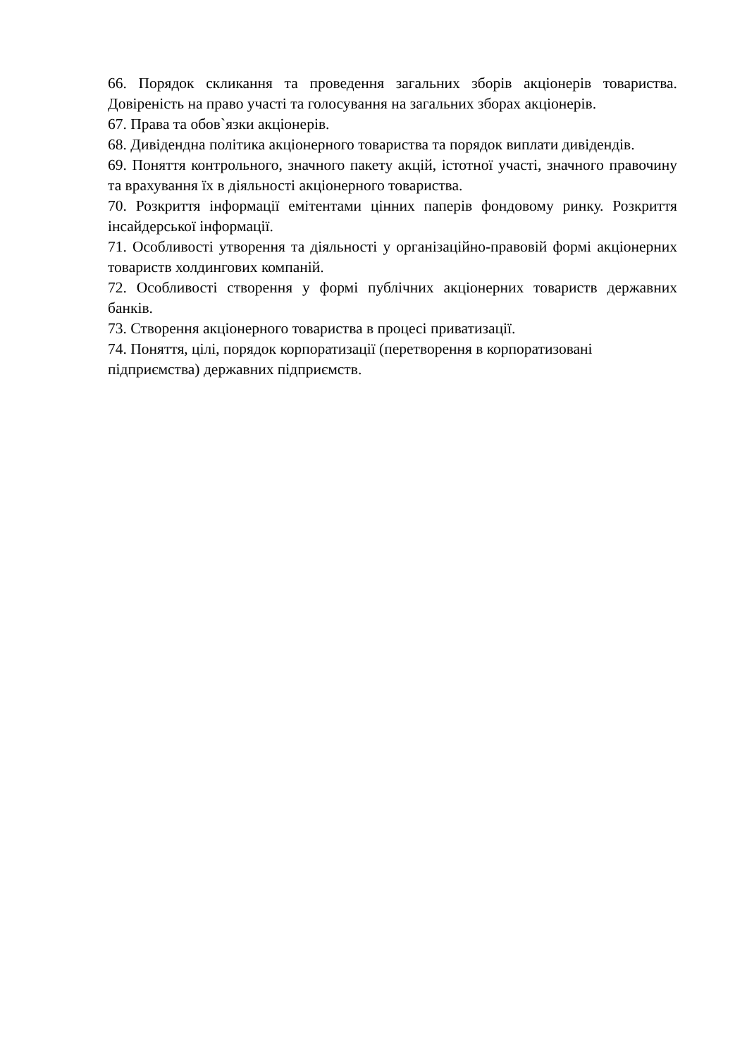66. Порядок скликання та проведення загальних зборів акціонерів товариства. Довіреність на право участі та голосування на загальних зборах акціонерів.
67. Права та обов`язки акціонерів.
68. Дивідендна політика акціонерного товариства та порядок виплати дивідендів.
69. Поняття контрольного, значного пакету акцій, істотної участі, значного правочину та врахування їх в діяльності акціонерного товариства.
70. Розкриття інформації емітентами цінних паперів фондовому ринку. Розкриття інсайдерської інформації.
71. Особливості утворення та діяльності у організаційно-правовій формі акціонерних товариств холдингових компаній.
72. Особливості створення у формі публічних акціонерних товариств державних банків.
73. Створення акціонерного товариства в процесі приватизації.
74. Поняття, цілі, порядок корпоратизації (перетворення в корпоратизовані підприємства) державних підприємств.